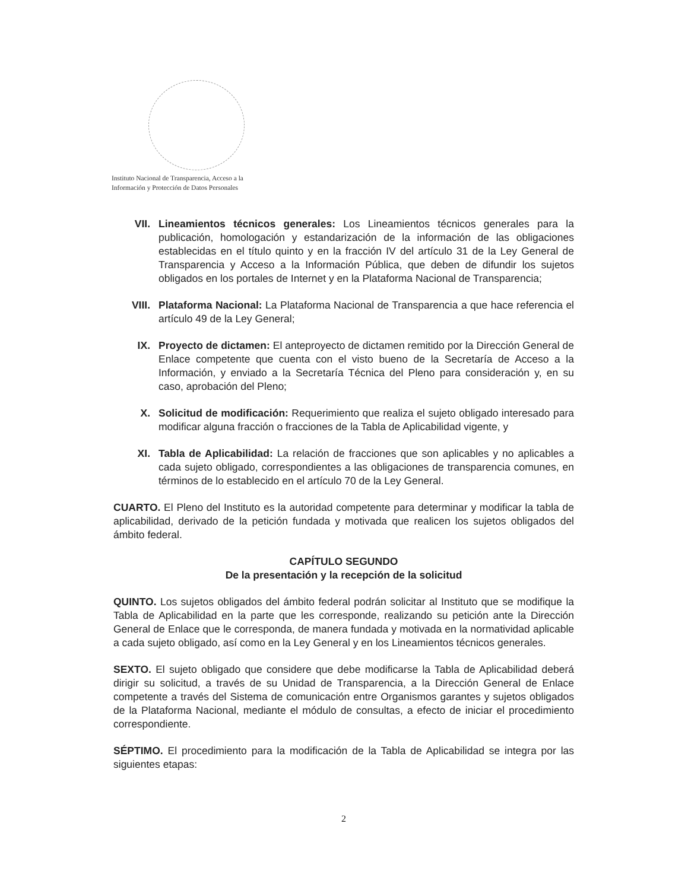Instituto Nacional de Transparencia, Acceso a la
Información y Protección de Datos Personales
VII. Lineamientos técnicos generales: Los Lineamientos técnicos generales para la publicación, homologación y estandarización de la información de las obligaciones establecidas en el título quinto y en la fracción IV del artículo 31 de la Ley General de Transparencia y Acceso a la Información Pública, que deben de difundir los sujetos obligados en los portales de Internet y en la Plataforma Nacional de Transparencia;
VIII. Plataforma Nacional: La Plataforma Nacional de Transparencia a que hace referencia el artículo 49 de la Ley General;
IX. Proyecto de dictamen: El anteproyecto de dictamen remitido por la Dirección General de Enlace competente que cuenta con el visto bueno de la Secretaría de Acceso a la Información, y enviado a la Secretaría Técnica del Pleno para consideración y, en su caso, aprobación del Pleno;
X. Solicitud de modificación: Requerimiento que realiza el sujeto obligado interesado para modificar alguna fracción o fracciones de la Tabla de Aplicabilidad vigente, y
XI. Tabla de Aplicabilidad: La relación de fracciones que son aplicables y no aplicables a cada sujeto obligado, correspondientes a las obligaciones de transparencia comunes, en términos de lo establecido en el artículo 70 de la Ley General.
CUARTO. El Pleno del Instituto es la autoridad competente para determinar y modificar la tabla de aplicabilidad, derivado de la petición fundada y motivada que realicen los sujetos obligados del ámbito federal.
CAPÍTULO SEGUNDO
De la presentación y la recepción de la solicitud
QUINTO. Los sujetos obligados del ámbito federal podrán solicitar al Instituto que se modifique la Tabla de Aplicabilidad en la parte que les corresponde, realizando su petición ante la Dirección General de Enlace que le corresponda, de manera fundada y motivada en la normatividad aplicable a cada sujeto obligado, así como en la Ley General y en los Lineamientos técnicos generales.
SEXTO. El sujeto obligado que considere que debe modificarse la Tabla de Aplicabilidad deberá dirigir su solicitud, a través de su Unidad de Transparencia, a la Dirección General de Enlace competente a través del Sistema de comunicación entre Organismos garantes y sujetos obligados de la Plataforma Nacional, mediante el módulo de consultas, a efecto de iniciar el procedimiento correspondiente.
SÉPTIMO. El procedimiento para la modificación de la Tabla de Aplicabilidad se integra por las siguientes etapas:
2